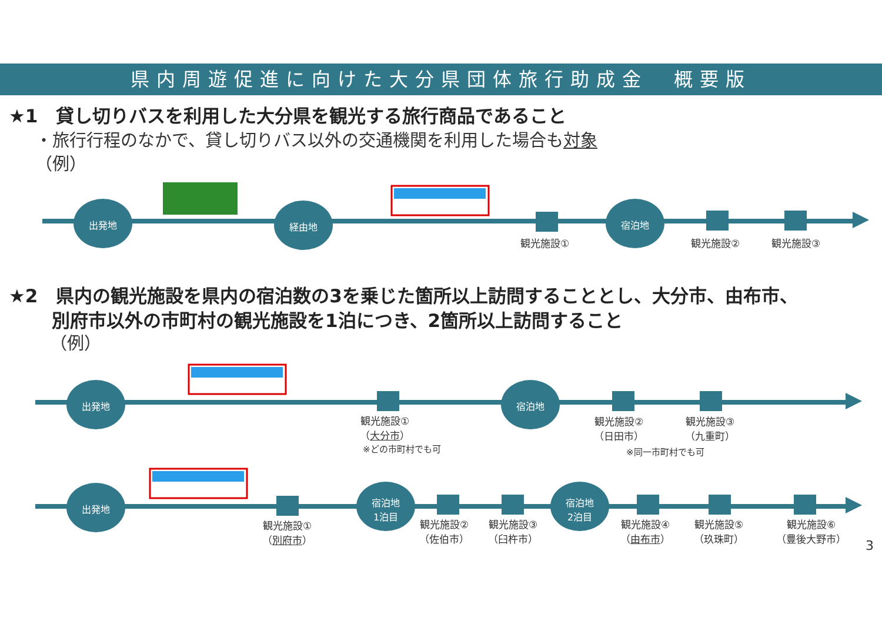県内周遊促進に向けた大分県団体旅行助成金　概要版
★1　貸し切りバスを利用した大分県を観光する旅行商品であること
・旅行行程のなかで、貸し切りバス以外の交通機関を利用した場合も対象
（例）
★2　県内の観光施設を県内の宿泊数の3を乗じた箇所以上訪問することとし、大分市、由布市、
別府市以外の市町村の観光施設を1泊につき、2箇所以上訪問すること
（例）
出発地 経由地 宿泊地
観光施設① 観光施設② 観光施設③
出発地 宿泊地
観光施設①
（大分市）
※どの市町村でも可
観光施設②
（日田市）
観光施設③
（九重町）
※同一市町村でも可
出発地
宿泊地
1泊目
宿泊地
2泊目
観光施設①
（別府市）
観光施設②
（佐伯市）
観光施設③
（臼杵市）
観光施設④
（由布市）
観光施設⑤
（玖珠町）
観光施設⑥
（豊後大野市）
3